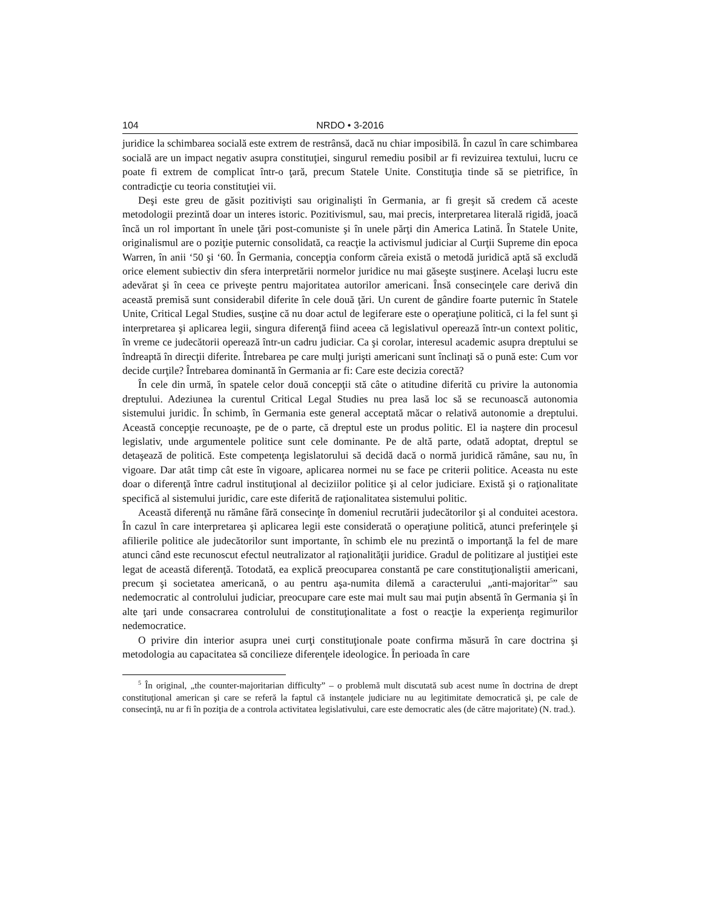104 NRDO • 3-2016
juridice la schimbarea socială este extrem de restrânsă, dacă nu chiar imposibilă. În cazul în care schimbarea socială are un impact negativ asupra constituţiei, singurul remediu posibil ar fi revizuirea textului, lucru ce poate fi extrem de complicat într-o ţară, precum Statele Unite. Constituţia tinde să se pietrifice, în contradicţie cu teoria constituţiei vii.
Deşi este greu de găsit pozitivişti sau originalişti în Germania, ar fi greşit să credem că aceste metodologii prezintă doar un interes istoric. Pozitivismul, sau, mai precis, interpretarea literală rigidă, joacă încă un rol important în unele ţări post-comuniste şi în unele părţi din America Latină. În Statele Unite, originalismul are o poziţie puternic consolidată, ca reacţie la activismul judiciar al Curţii Supreme din epoca Warren, în anii ‘50 şi ‘60. În Germania, concepţia conform căreia există o metodă juridică aptă să excludă orice element subiectiv din sfera interpretării normelor juridice nu mai găseşte susţinere. Acelaşi lucru este adevărat şi în ceea ce priveşte pentru majoritatea autorilor americani. Însă consecinţele care derivă din această premisă sunt considerabil diferite în cele două ţări. Un curent de gândire foarte puternic în Statele Unite, Critical Legal Studies, susţine că nu doar actul de legiferare este o operaţiune politică, ci la fel sunt şi interpretarea şi aplicarea legii, singura diferenţă fiind aceea că legislativul operează într-un context politic, în vreme ce judecătorii operează într-un cadru judiciar. Ca şi corolar, interesul academic asupra dreptului se îndreaptă în direcţii diferite. Întrebarea pe care mulţi jurişti americani sunt înclinaţi să o pună este: Cum vor decide curţile? Întrebarea dominantă în Germania ar fi: Care este decizia corectă?
În cele din urmă, în spatele celor două concepţii stă câte o atitudine diferită cu privire la autonomia dreptului. Adeziunea la curentul Critical Legal Studies nu prea lasă loc să se recunoască autonomia sistemului juridic. În schimb, în Germania este general acceptată măcar o relativă autonomie a dreptului. Această concepţie recunoaşte, pe de o parte, că dreptul este un produs politic. El ia naştere din procesul legislativ, unde argumentele politice sunt cele dominante. Pe de altă parte, odată adoptat, dreptul se detaşează de politică. Este competenţa legislatorului să decidă dacă o normă juridică rămâne, sau nu, în vigoare. Dar atât timp cât este în vigoare, aplicarea normei nu se face pe criterii politice. Aceasta nu este doar o diferenţă între cadrul instituţional al deciziilor politice şi al celor judiciare. Există şi o raţionalitate specifică al sistemului juridic, care este diferită de raţionalitatea sistemului politic.
Această diferenţă nu rămâne fără consecinţe în domeniul recrutării judecătorilor şi al conduitei acestora. În cazul în care interpretarea şi aplicarea legii este considerată o operaţiune politică, atunci preferinţele şi afilierile politice ale judecătorilor sunt importante, în schimb ele nu prezintă o importanţă la fel de mare atunci când este recunoscut efectul neutralizator al raţionalităţii juridice. Gradul de politizare al justiţiei este legat de această diferenţă. Totodată, ea explică preocuparea constantă pe care constituţionaliştii americani, precum şi societatea americană, o au pentru aşa-numita dilemă a caracterului „anti-majoritar<sup>5</sup>” sau nedemocratic al controlului judiciar, preocupare care este mai mult sau mai puţin absentă în Germania şi în alte ţari unde consacrarea controlului de constituţionalitate a fost o reacţie la experienţa regimurilor nedemocratice.
O privire din interior asupra unei curţi constituţionale poate confirma măsură în care doctrina şi metodologia au capacitatea să concilieze diferenţele ideologice. În perioada în care
<sup>5</sup> În original, „the counter-majoritarian difficulty” – o problemă mult discutată sub acest nume în doctrina de drept constituţional american şi care se referă la faptul că instanţele judiciare nu au legitimitate democratică şi, pe cale de consecinţă, nu ar fi în poziţia de a controla activitatea legislativului, care este democratic ales (de către majoritate) (N. trad.).